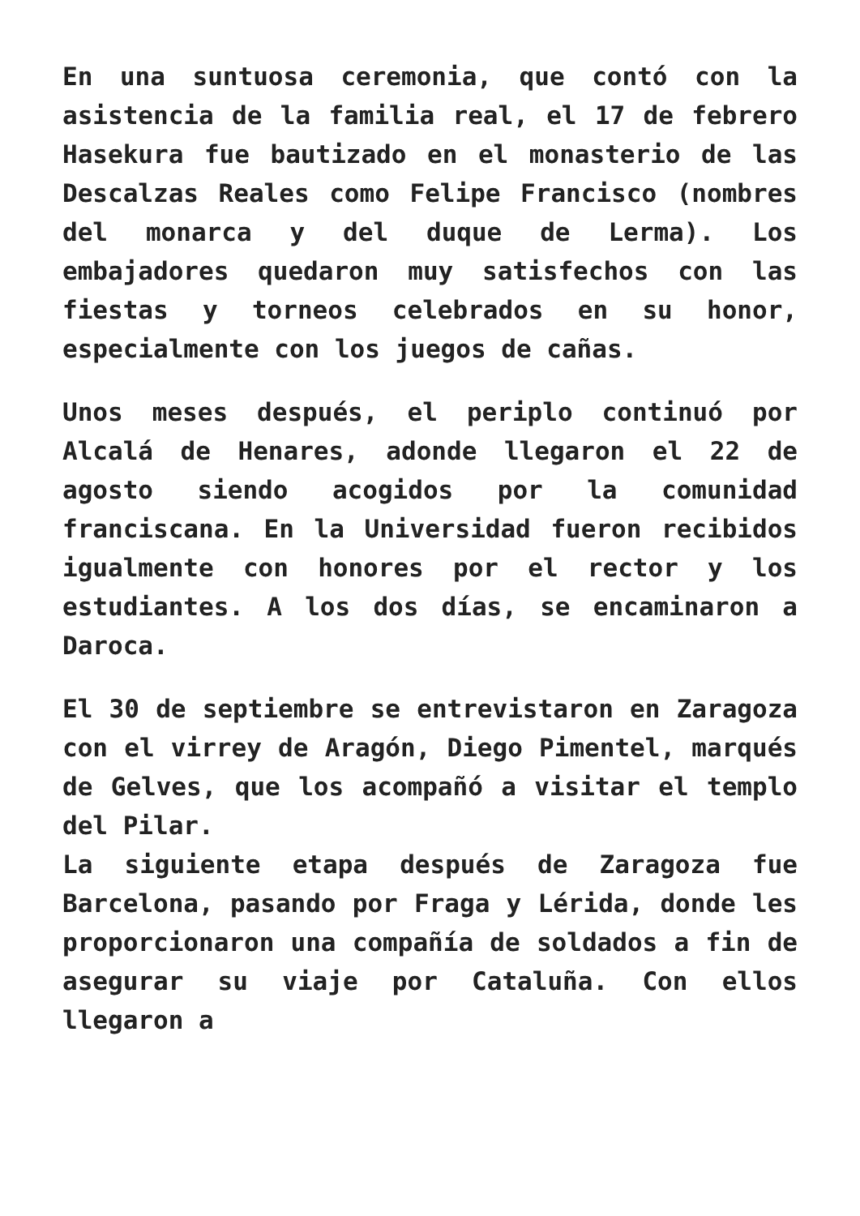En una suntuosa ceremonia, que contó con la asistencia de la familia real, el 17 de febrero Hasekura fue bautizado en el monasterio de las Descalzas Reales como Felipe Francisco (nombres del monarca y del duque de Lerma). Los embajadores quedaron muy satisfechos con las fiestas y torneos celebrados en su honor, especialmente con los juegos de cañas.
Unos meses después, el periplo continuó por Alcalá de Henares, adonde llegaron el 22 de agosto siendo acogidos por la comunidad franciscana. En la Universidad fueron recibidos igualmente con honores por el rector y los estudiantes. A los dos días, se encaminaron a Daroca.
El 30 de septiembre se entrevistaron en Zaragoza con el virrey de Aragón, Diego Pimentel, marqués de Gelves, que los acompañó a visitar el templo del Pilar.
La siguiente etapa después de Zaragoza fue Barcelona, pasando por Fraga y Lérida, donde les proporcionaron una compañía de soldados a fin de asegurar su viaje por Cataluña. Con ellos llegaron a